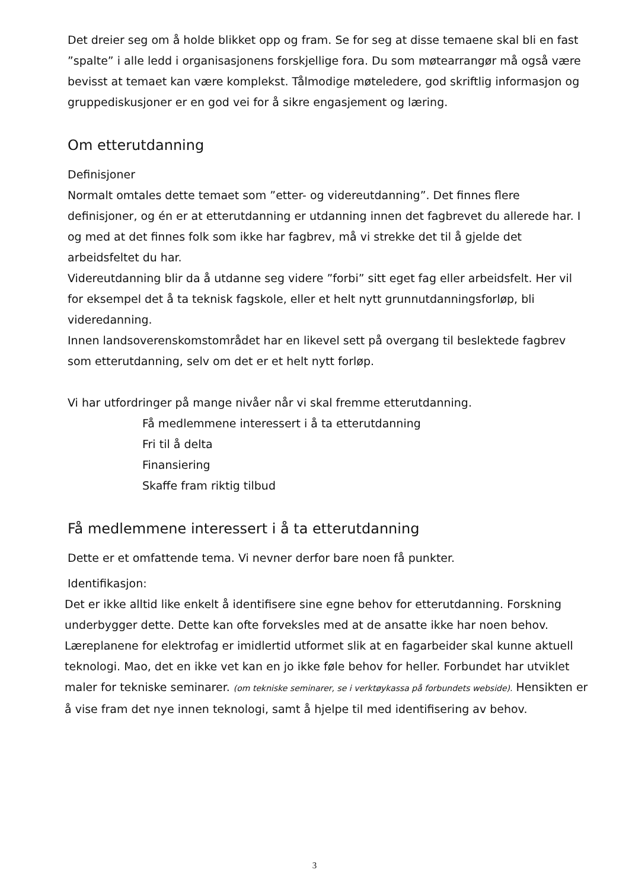Det dreier seg om å holde blikket opp og fram. Se for seg at disse temaene skal bli en fast ”spalte” i alle ledd i organisasjonens forskjellige fora. Du som møtearrangør må også være bevisst at temaet kan være komplekst. Tålmodige møteledere, god skriftlig informasjon og gruppediskusjoner er en god vei for å sikre engasjement og læring.
Om etterutdanning
Definisjoner
Normalt omtales dette temaet som ”etter- og videreutdanning”. Det finnes flere definisjoner, og én er at etterutdanning er utdanning innen det fagbrevet du allerede har. I og med at det finnes folk som ikke har fagbrev, må vi strekke det til å gjelde det arbeidsfeltet du har.
Videreutdanning blir da å utdanne seg videre ”forbi” sitt eget fag eller arbeidsfelt. Her vil for eksempel det å ta teknisk fagskole, eller et helt nytt grunnutdanningsforløp, bli videredanning.
Innen landsoverenskomstområdet har en likevel sett på overgang til beslektede fagbrev som etterutdanning, selv om det er et helt nytt forløp.
Vi har utfordringer på mange nivåer når vi skal fremme etterutdanning.
Få medlemmene interessert i å ta etterutdanning
Fri til å delta
Finansiering
Skaffe fram riktig tilbud
Få medlemmene interessert i å ta etterutdanning
Dette er et omfattende tema. Vi nevner derfor bare noen få punkter.
Identifikasjon:
Det er ikke alltid like enkelt å identifisere sine egne behov for etterutdanning. Forskning underbygger dette. Dette kan ofte forveksles med at de ansatte ikke har noen behov. Læreplanene for elektrofag er imidlertid utformet slik at en fagarbeider skal kunne aktuell teknologi. Mao, det en ikke vet kan en jo ikke føle behov for heller. Forbundet har utviklet maler for tekniske seminarer. (om tekniske seminarer, se i verktøykassa på forbundets webside). Hensikten er å vise fram det nye innen teknologi, samt å hjelpe til med identifisering av behov.
3